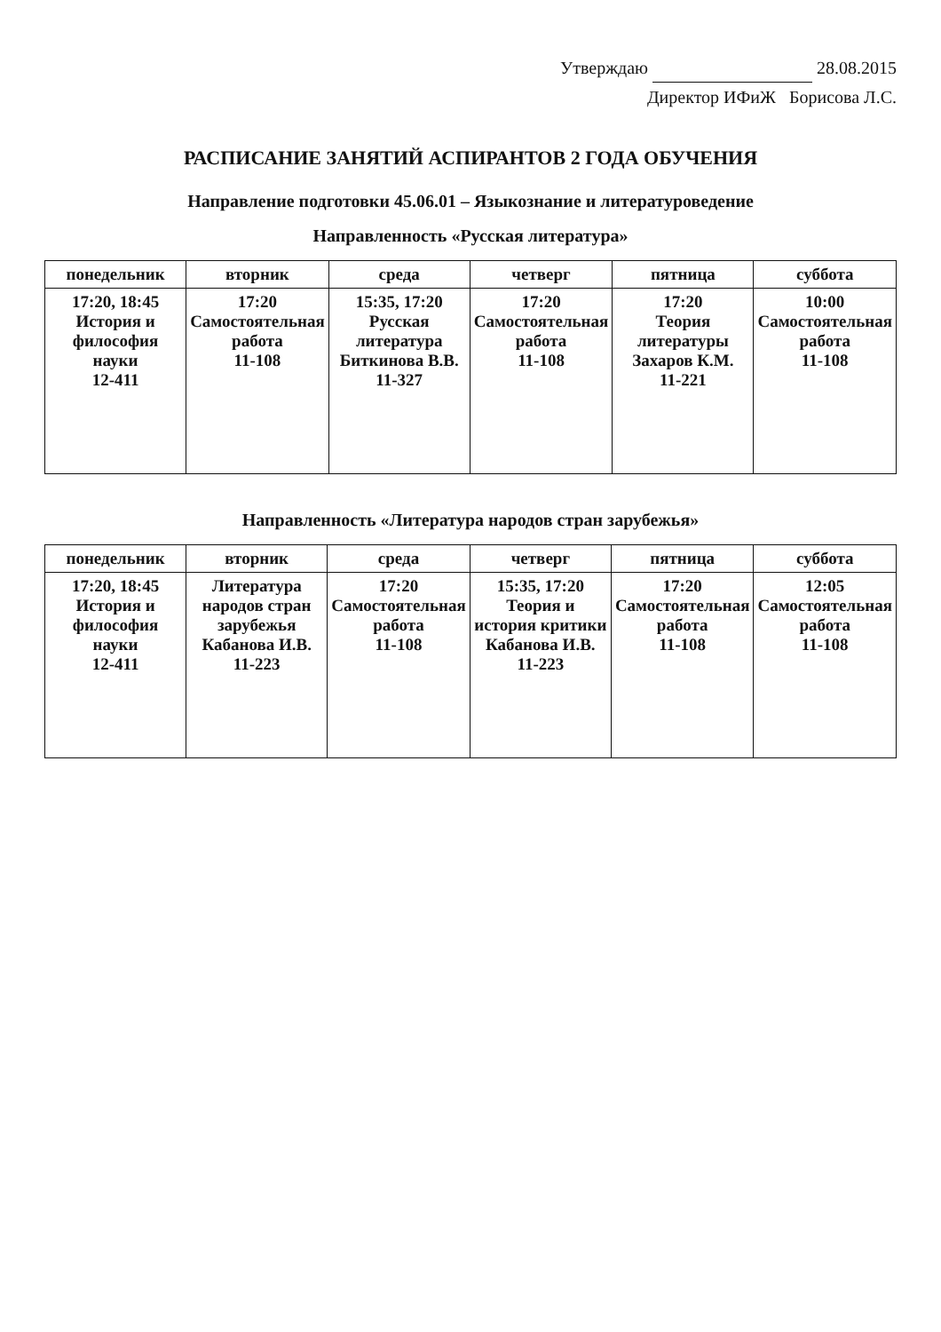Утверждаю 28.08.2015
Директор ИФиЖ Борисова Л.С.
РАСПИСАНИЕ ЗАНЯТИЙ АСПИРАНТОВ 2 ГОДА ОБУЧЕНИЯ
Направление подготовки 45.06.01 – Языкознание и литературоведение
Направленность «Русская литература»
| понедельник | вторник | среда | четверг | пятница | суббота |
| --- | --- | --- | --- | --- | --- |
| 17:20, 18:45 История и философия науки 12-411 | 17:20 Самостоятельная работа 11-108 | 15:35, 17:20 Русская литература Биткинова В.В. 11-327 | 17:20 Самостоятельная работа 11-108 | 17:20 Теория литературы Захаров К.М. 11-221 | 10:00 Самостоятельная работа 11-108 |
Направленность «Литература народов стран зарубежья»
| понедельник | вторник | среда | четверг | пятница | суббота |
| --- | --- | --- | --- | --- | --- |
| 17:20, 18:45 История и философия науки 12-411 | Литература народов стран зарубежья Кабанова И.В. 11-223 | 17:20 Самостоятельная работа 11-108 | 15:35, 17:20 Теория и история критики Кабанова И.В. 11-223 | 17:20 Самостоятельная работа 11-108 | 12:05 Самостоятельная работа 11-108 |